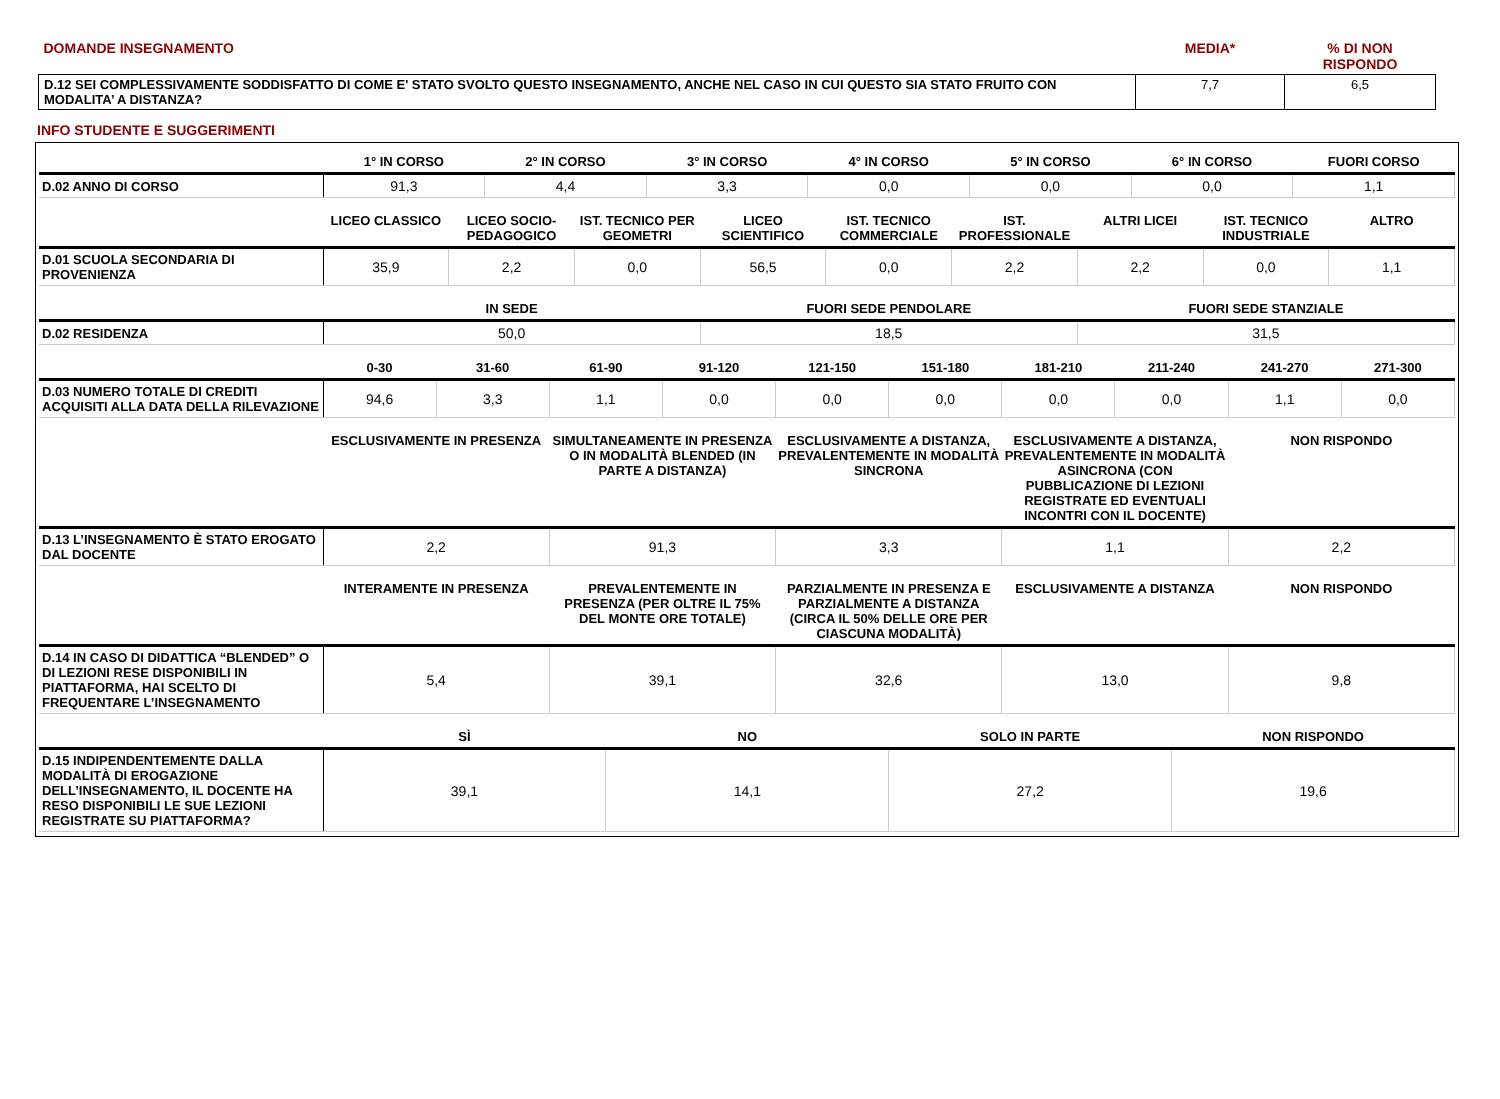| DOMANDE INSEGNAMENTO | MEDIA* | % DI NON RISPONDO |
| D.12 SEI COMPLESSIVAMENTE SODDISFATTO DI COME E' STATO SVOLTO QUESTO INSEGNAMENTO, ANCHE NEL CASO IN CUI QUESTO SIA STATO FRUITO CON MODALITA’ A DISTANZA? | 7,7 | 6,5 |
INFO STUDENTE E SUGGERIMENTI
| | 1° IN CORSO | 2° IN CORSO | 3° IN CORSO | 4° IN CORSO | 5° IN CORSO | 6° IN CORSO | FUORI CORSO |
| --- | --- | --- | --- | --- | --- | --- | --- |
| D.02 ANNO DI CORSO | 91,3 | 4,4 | 3,3 | 0,0 | 0,0 | 0,0 | 1,1 |
| | LICEO CLASSICO | LICEO SOCIO-PEDAGOGICO | IST. TECNICO PER GEOMETRI | LICEO SCIENTIFICO | IST. TECNICO COMMERCIALE | IST. PROFESSIONALE | ALTRI LICEI | IST. TECNICO INDUSTRIALE | ALTRO |
| --- | --- | --- | --- | --- | --- | --- | --- | --- | --- |
| D.01 SCUOLA SECONDARIA DI PROVENIENZA | 35,9 | 2,2 | 0,0 | 56,5 | 0,0 | 2,2 | 2,2 | 0,0 | 1,1 |
| | IN SEDE | FUORI SEDE PENDOLARE | FUORI SEDE STANZIALE |
| --- | --- | --- | --- |
| D.02 RESIDENZA | 50,0 | 18,5 | 31,5 |
| | 0-30 | 31-60 | 61-90 | 91-120 | 121-150 | 151-180 | 181-210 | 211-240 | 241-270 | 271-300 |
| --- | --- | --- | --- | --- | --- | --- | --- | --- | --- | --- |
| D.03 NUMERO TOTALE DI CREDITI ACQUISITI ALLA DATA DELLA RILEVAZIONE | 94,6 | 3,3 | 1,1 | 0,0 | 0,0 | 0,0 | 0,0 | 0,0 | 1,1 | 0,0 |
| | ESCLUSIVAMENTE IN PRESENZA | SIMULTANEAMENTE IN PRESENZA O IN MODALITÀ BLENDED (IN PARTE A DISTANZA) | ESCLUSIVAMENTE A DISTANZA, PREVALENTEMENTE IN MODALITÀ SINCRONA | ESCLUSIVAMENTE A DISTANZA, PREVALENTEMENTE IN MODALITÀ ASINCRONA (CON PUBBLICAZIONE DI LEZIONI REGISTRATE ED EVENTUALI INCONTRI CON IL DOCENTE) | NON RISPONDO |
| --- | --- | --- | --- | --- | --- |
| D.13 L’INSEGNAMENTO È STATO EROGATO DAL DOCENTE | 2,2 | 91,3 | 3,3 | 1,1 | 2,2 |
| | INTERAMENTE IN PRESENZA | PREVALENTEMENTE IN PRESENZA (PER OLTRE IL 75% DEL MONTE ORE TOTALE) | PARZIALMENTE IN PRESENZA E PARZIALMENTE A DISTANZA (CIRCA IL 50% DELLE ORE PER CIASCUNA MODALITÀ) | ESCLUSIVAMENTE A DISTANZA | NON RISPONDO |
| --- | --- | --- | --- | --- | --- |
| D.14 IN CASO DI DIDATTICA “BLENDED” O DI LEZIONI RESE DISPONIBILI IN PIATTAFORMA, HAI SCELTO DI FREQUENTARE L’INSEGNAMENTO | 5,4 | 39,1 | 32,6 | 13,0 | 9,8 |
| | SÌ | NO | SOLO IN PARTE | NON RISPONDO |
| --- | --- | --- | --- | --- |
| D.15 INDIPENDENTEMENTE DALLA MODALITÀ DI EROGAZIONE DELL’INSEGNAMENTO, IL DOCENTE HA RESO DISPONIBILI LE SUE LEZIONI REGISTRATE SU PIATTAFORMA? | 39,1 | 14,1 | 27,2 | 19,6 |